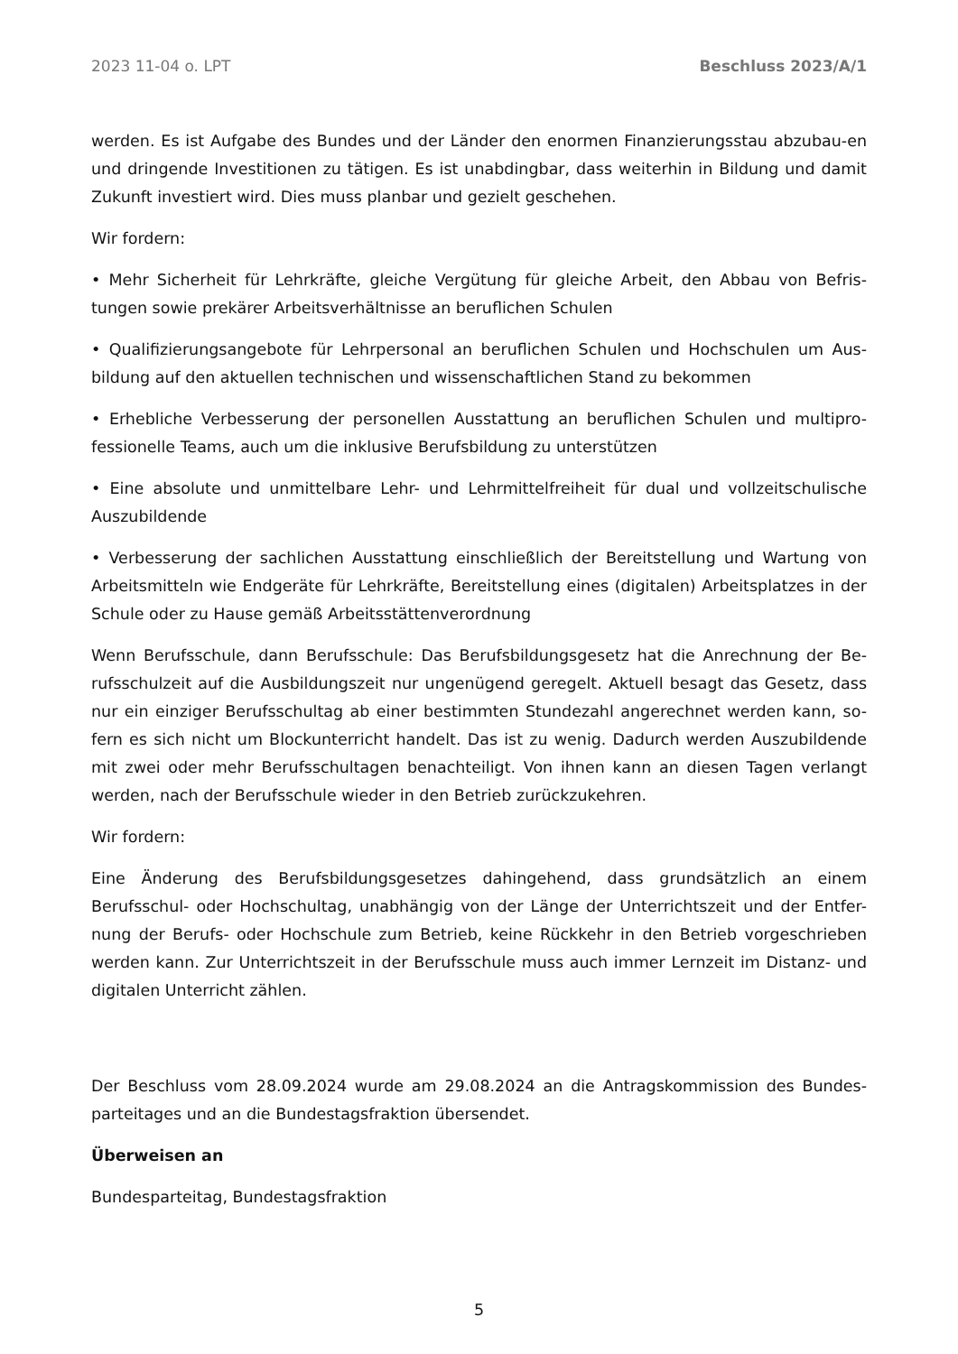2023 11-04 o. LPT Beschluss 2023/A/1
werden. Es ist Aufgabe des Bundes und der Länder den enormen Finanzierungsstau abzubau-en und dringende Investitionen zu tätigen. Es ist unabdingbar, dass weiterhin in Bildung und damit Zukunft investiert wird. Dies muss planbar und gezielt geschehen.
Wir fordern:
• Mehr Sicherheit für Lehrkräfte, gleiche Vergütung für gleiche Arbeit, den Abbau von Befris-tungen sowie prekärer Arbeitsverhältnisse an beruflichen Schulen
• Qualifizierungsangebote für Lehrpersonal an beruflichen Schulen und Hochschulen um Aus-bildung auf den aktuellen technischen und wissenschaftlichen Stand zu bekommen
• Erhebliche Verbesserung der personellen Ausstattung an beruflichen Schulen und multipro-fessionelle Teams, auch um die inklusive Berufsbildung zu unterstützen
• Eine absolute und unmittelbare Lehr- und Lehrmittelfreiheit für dual und vollzeitschulische Auszubildende
• Verbesserung der sachlichen Ausstattung einschließlich der Bereitstellung und Wartung von Arbeitsmitteln wie Endgeräte für Lehrkräfte, Bereitstellung eines (digitalen) Arbeitsplatzes in der Schule oder zu Hause gemäß Arbeitsstättenverordnung
Wenn Berufsschule, dann Berufsschule: Das Berufsbildungsgesetz hat die Anrechnung der Be-rufsschulzeit auf die Ausbildungszeit nur ungenügend geregelt. Aktuell besagt das Gesetz, dass nur ein einziger Berufsschultag ab einer bestimmten Stundezahl angerechnet werden kann, so-fern es sich nicht um Blockunterricht handelt. Das ist zu wenig. Dadurch werden Auszubildende mit zwei oder mehr Berufsschultagen benachteiligt. Von ihnen kann an diesen Tagen verlangt werden, nach der Berufsschule wieder in den Betrieb zurückzukehren.
Wir fordern:
Eine Änderung des Berufsbildungsgesetzes dahingehend, dass grundsätzlich an einem Berufsschul- oder Hochschultag, unabhängig von der Länge der Unterrichtszeit und der Entfer-nung der Berufs- oder Hochschule zum Betrieb, keine Rückkehr in den Betrieb vorgeschrieben werden kann. Zur Unterrichtszeit in der Berufsschule muss auch immer Lernzeit im Distanz- und digitalen Unterricht zählen.
Der Beschluss vom 28.09.2024 wurde am 29.08.2024 an die Antragskommission des Bundes-parteitages und an die Bundestagsfraktion übersendet.
Überweisen an
Bundesparteitag, Bundestagsfraktion
5